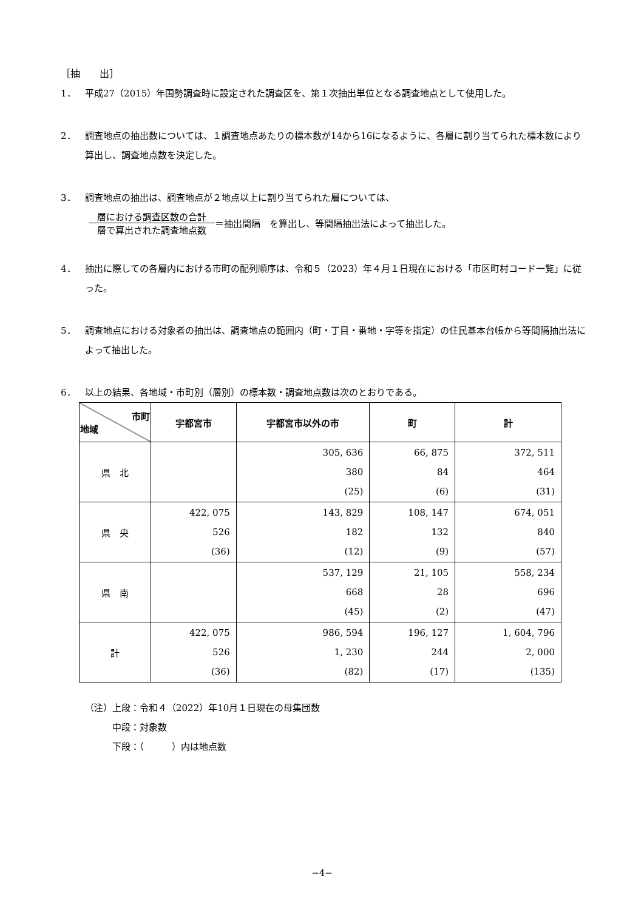［抽　　出］
1． 平成27（2015）年国勢調査時に設定された調査区を、第１次抽出単位となる調査地点として使用した。
2． 調査地点の抽出数については、１調査地点あたりの標本数が14から16になるように、各層に割り当てられた標本数により算出し、調査地点数を決定した。
3． 調査地点の抽出は、調査地点が２地点以上に割り当てられた層については、
層における調査区数の合計
層で算出された調査地点数
＝抽出間隔　を算出し、等間隔抽出法によって抽出した。
4． 抽出に際しての各層内における市町の配列順序は、令和５（2023）年４月１日現在における「市区町村コード一覧」に従った。
5． 調査地点における対象者の抽出は、調査地点の範囲内（町・丁目・番地・字等を指定）の住民基本台帳から等間隔抽出法によって抽出した。
6． 以上の結果、各地域・市町別（層別）の標本数・調査地点数は次のとおりである。
| 市町 地域 | 宇都宮市 | 宇都宮市以外の市 | 町 | 計 |
| --- | --- | --- | --- | --- |
| 県 北 | | 305, 636 380 (25) | 66, 875 84 (6) | 372, 511 464 (31) |
| 県 央 | 422, 075 526 (36) | 143, 829 182 (12) | 108, 147 132 (9) | 674, 051 840 (57) |
| 県 南 | | 537, 129 668 (45) | 21, 105 28 (2) | 558, 234 696 (47) |
| 計 | 422, 075 526 (36) | 986, 594 1, 230 (82) | 196, 127 244 (17) | 1, 604, 796 2, 000 (135) |
（注）上段：令和４（2022）年10月１日現在の母集団数
　　　中段：対象数
　　　下段：（　　　）内は地点数
−4−